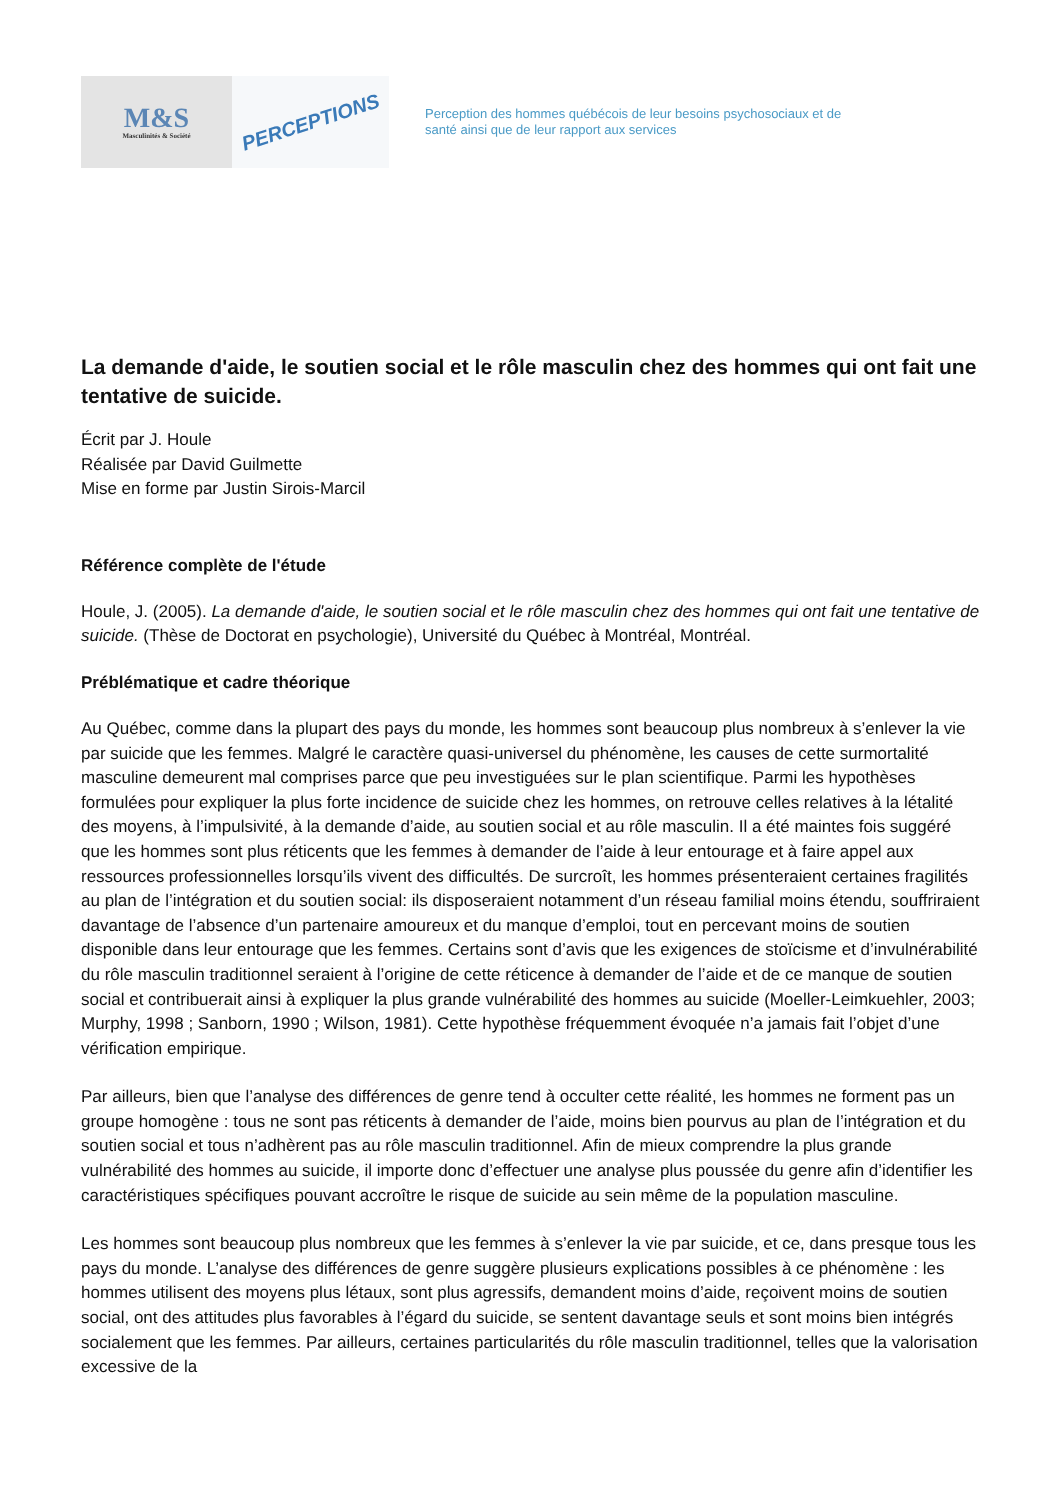M&S
Masculinités & Société
PERCEPTIONS
Perception des hommes québécois de leur besoins psychosociaux et de
santé ainsi que de leur rapport aux services
La demande d'aide, le soutien social et le rôle masculin chez des hommes qui ont fait une tentative de suicide.
Écrit par J. Houle
Réalisée par David Guilmette
Mise en forme par Justin Sirois-Marcil
Référence complète de l'étude
Houle, J. (2005). La demande d'aide, le soutien social et le rôle masculin chez des hommes qui ont fait une tentative de suicide. (Thèse de Doctorat en psychologie), Université du Québec à Montréal, Montréal.
Préblématique et cadre théorique
Au Québec, comme dans la plupart des pays du monde, les hommes sont beaucoup plus nombreux à s’enlever la vie par suicide que les femmes. Malgré le caractère quasi-universel du phénomène, les causes de cette surmortalité masculine demeurent mal comprises parce que peu investiguées sur le plan scientifique. Parmi les hypothèses formulées pour expliquer la plus forte incidence de suicide chez les hommes, on retrouve celles relatives à la létalité des moyens, à l’impulsivité, à la demande d’aide, au soutien social et au rôle masculin. Il a été maintes fois suggéré que les hommes sont plus réticents que les femmes à demander de l’aide à leur entourage et à faire appel aux ressources professionnelles lorsqu’ils vivent des difficultés. De surcroît, les hommes présenteraient certaines fragilités au plan de l’intégration et du soutien social: ils disposeraient notamment d’un réseau familial moins étendu, souffriraient davantage de l’absence d’un partenaire amoureux et du manque d’emploi, tout en percevant moins de soutien disponible dans leur entourage que les femmes. Certains sont d’avis que les exigences de stoïcisme et d’invulnérabilité du rôle masculin traditionnel seraient à l’origine de cette réticence à demander de l’aide et de ce manque de soutien social et contribuerait ainsi à expliquer la plus grande vulnérabilité des hommes au suicide (Moeller-Leimkuehler, 2003; Murphy, 1998 ; Sanborn, 1990 ; Wilson, 1981). Cette hypothèse fréquemment évoquée n’a jamais fait l’objet d’une vérification empirique.
Par ailleurs, bien que l’analyse des différences de genre tend à occulter cette réalité, les hommes ne forment pas un groupe homogène : tous ne sont pas réticents à demander de l’aide, moins bien pourvus au plan de l’intégration et du soutien social et tous n’adhèrent pas au rôle masculin traditionnel. Afin de mieux comprendre la plus grande vulnérabilité des hommes au suicide, il importe donc d’effectuer une analyse plus poussée du genre afin d’identifier les caractéristiques spécifiques pouvant accroître le risque de suicide au sein même de la population masculine.
Les hommes sont beaucoup plus nombreux que les femmes à s’enlever la vie par suicide, et ce, dans presque tous les pays du monde. L’analyse des différences de genre suggère plusieurs explications possibles à ce phénomène : les hommes utilisent des moyens plus létaux, sont plus agressifs, demandent moins d’aide, reçoivent moins de soutien social, ont des attitudes plus favorables à l’égard du suicide, se sentent davantage seuls et sont moins bien intégrés socialement que les femmes. Par ailleurs, certaines particularités du rôle masculin traditionnel, telles que la valorisation excessive de la